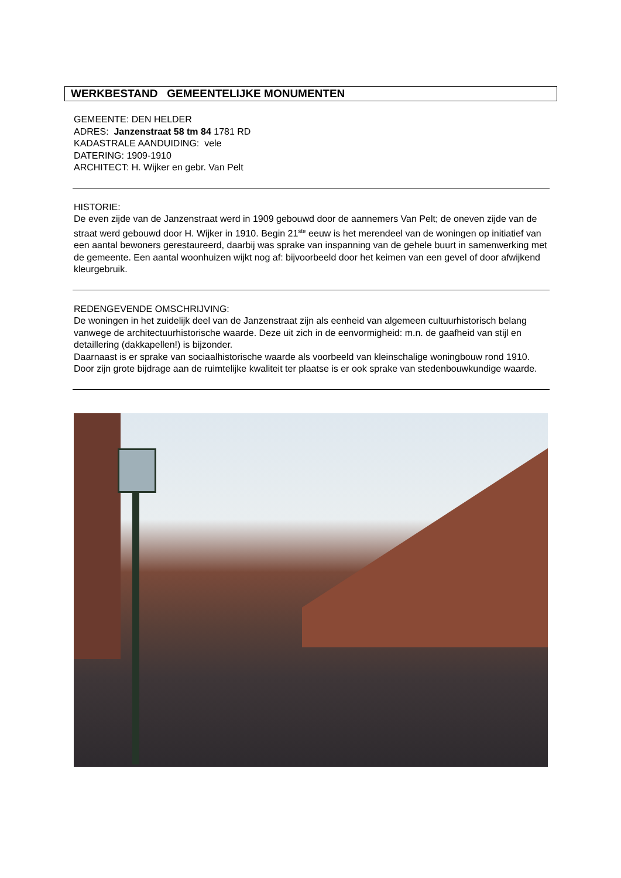WERKBESTAND GEMEENTELIJKE MONUMENTEN
GEMEENTE: DEN HELDER
ADRES: Janzenstraat 58 tm 84 1781 RD
KADASTRALE AANDUIDING: vele
DATERING: 1909-1910
ARCHITECT: H. Wijker en gebr. Van Pelt
HISTORIE:
De even zijde van de Janzenstraat werd in 1909 gebouwd door de aannemers Van Pelt; de oneven zijde van de straat werd gebouwd door H. Wijker in 1910. Begin 21<sup>ste</sup> eeuw is het merendeel van de woningen op initiatief van een aantal bewoners gerestaureerd, daarbij was sprake van inspanning van de gehele buurt in samenwerking met de gemeente. Een aantal woonhuizen wijkt nog af: bijvoorbeeld door het keimen van een gevel of door afwijkend kleurgebruik.
REDENGEVENDE OMSCHRIJVING:
De woningen in het zuidelijk deel van de Janzenstraat zijn als eenheid van algemeen cultuurhistorisch belang vanwege de architectuurhistorische waarde. Deze uit zich in de eenvormigheid: m.n. de gaafheid van stijl en detaillering (dakkapellen!) is bijzonder.
Daarnaast is er sprake van sociaalhistorische waarde als voorbeeld van kleinschalige woningbouw rond 1910. Door zijn grote bijdrage aan de ruimtelijke kwaliteit ter plaatse is er ook sprake van stedenbouwkundige waarde.